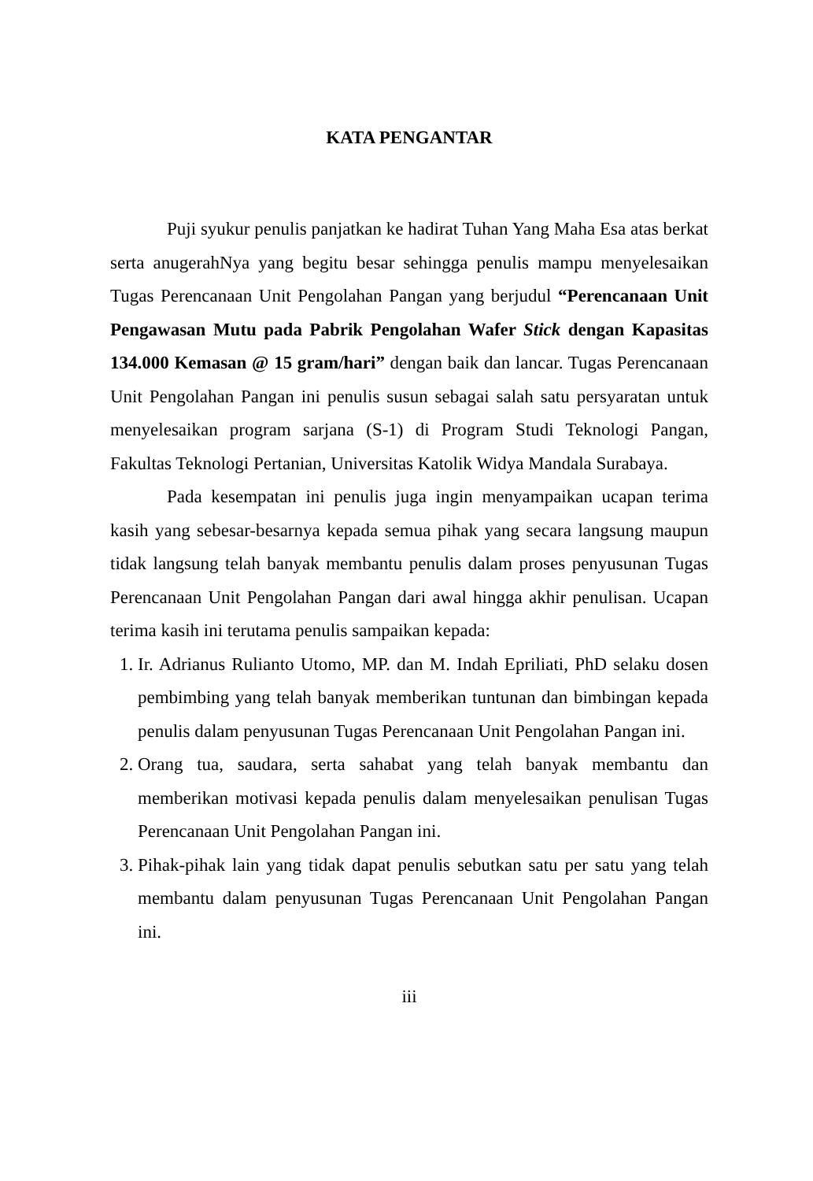KATA PENGANTAR
Puji syukur penulis panjatkan ke hadirat Tuhan Yang Maha Esa atas berkat serta anugerahNya yang begitu besar sehingga penulis mampu menyelesaikan Tugas Perencanaan Unit Pengolahan Pangan yang berjudul “Perencanaan Unit Pengawasan Mutu pada Pabrik Pengolahan Wafer Stick dengan Kapasitas 134.000 Kemasan @ 15 gram/hari” dengan baik dan lancar. Tugas Perencanaan Unit Pengolahan Pangan ini penulis susun sebagai salah satu persyaratan untuk menyelesaikan program sarjana (S-1) di Program Studi Teknologi Pangan, Fakultas Teknologi Pertanian, Universitas Katolik Widya Mandala Surabaya.
Pada kesempatan ini penulis juga ingin menyampaikan ucapan terima kasih yang sebesar-besarnya kepada semua pihak yang secara langsung maupun tidak langsung telah banyak membantu penulis dalam proses penyusunan Tugas Perencanaan Unit Pengolahan Pangan dari awal hingga akhir penulisan. Ucapan terima kasih ini terutama penulis sampaikan kepada:
1. Ir. Adrianus Rulianto Utomo, MP. dan M. Indah Epriliati, PhD selaku dosen pembimbing yang telah banyak memberikan tuntunan dan bimbingan kepada penulis dalam penyusunan Tugas Perencanaan Unit Pengolahan Pangan ini.
2. Orang tua, saudara, serta sahabat yang telah banyak membantu dan memberikan motivasi kepada penulis dalam menyelesaikan penulisan Tugas Perencanaan Unit Pengolahan Pangan ini.
3. Pihak-pihak lain yang tidak dapat penulis sebutkan satu per satu yang telah membantu dalam penyusunan Tugas Perencanaan Unit Pengolahan Pangan ini.
iii